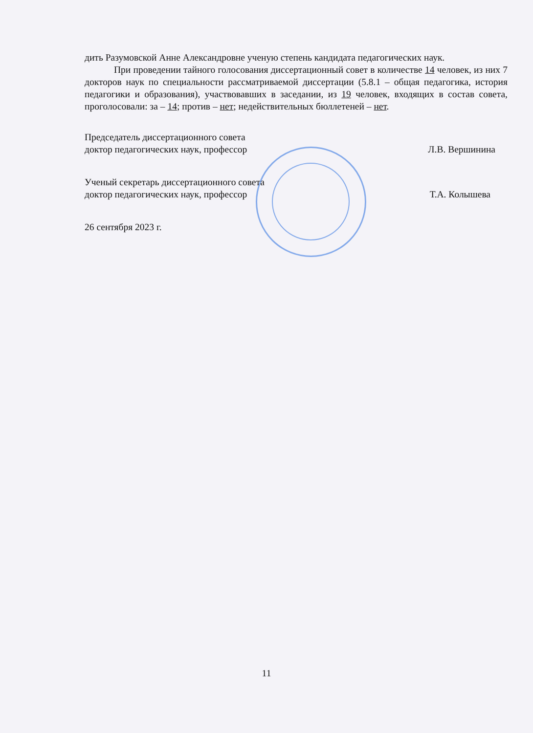дить Разумовской Анне Александровне ученую степень кандидата педагогических наук.
При проведении тайного голосования диссертационный совет в количестве 14 человек, из них 7 докторов наук по специальности рассматриваемой диссертации (5.8.1 – общая педагогика, история педагогики и образования), участвовавших в заседании, из 19 человек, входящих в состав совета, проголосовали: за – 14; против – нет; недействительных бюллетеней – нет.
Председатель диссертационного совета
доктор педагогических наук, профессор Л.В. Вершинина
Ученый секретарь диссертационного совета
доктор педагогических наук, профессор Т.А. Колышева
26 сентября 2023 г.
11